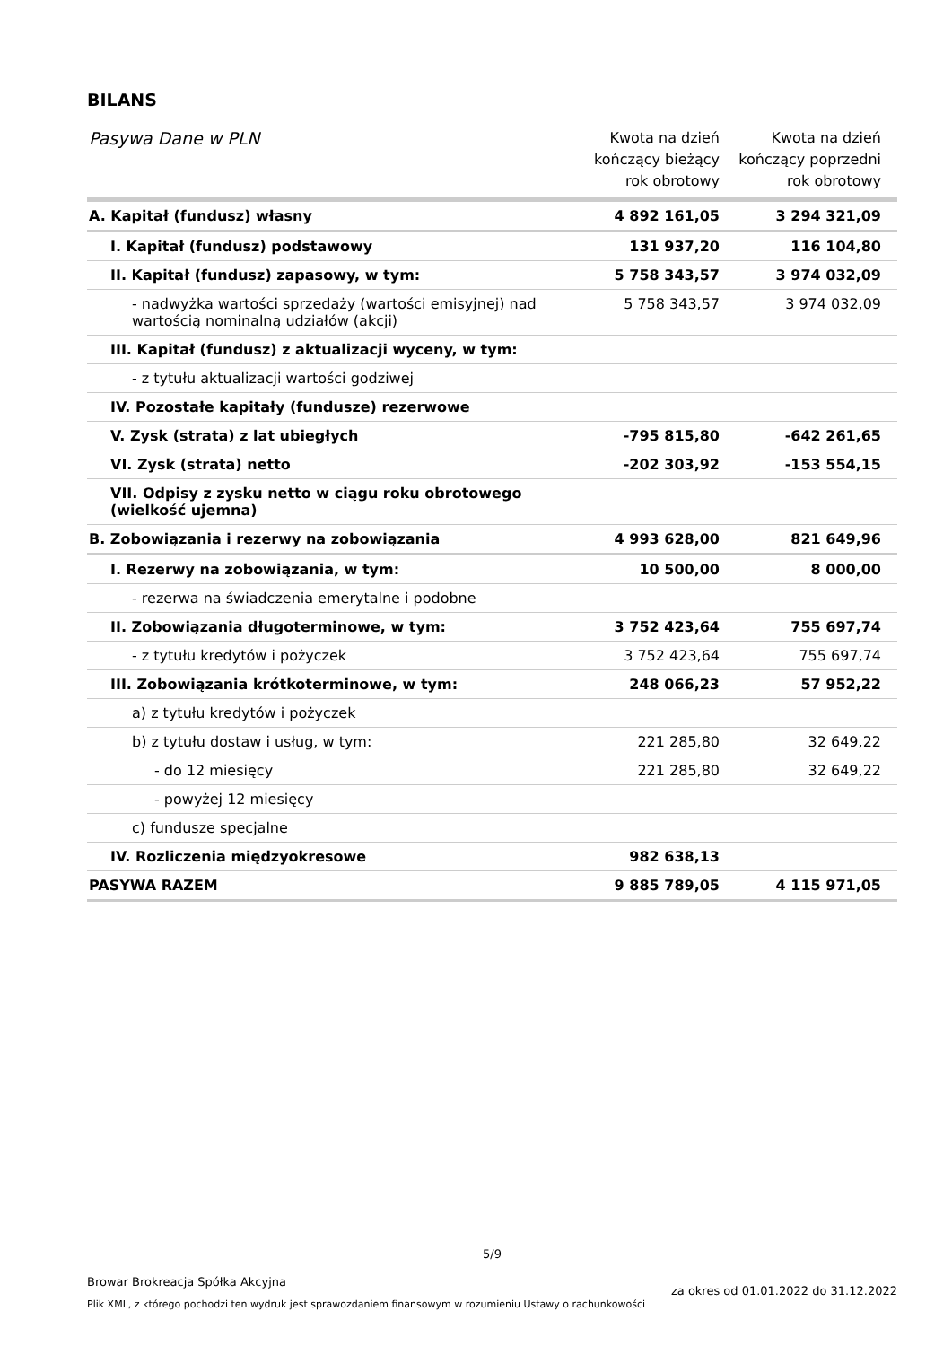BILANS
| Pasywa Dane w PLN | Kwota na dzień kończący bieżący rok obrotowy | Kwota na dzień kończący poprzedni rok obrotowy |
| --- | --- | --- |
| A. Kapitał (fundusz) własny | 4 892 161,05 | 3 294 321,09 |
| I. Kapitał (fundusz) podstawowy | 131 937,20 | 116 104,80 |
| II. Kapitał (fundusz) zapasowy, w tym: | 5 758 343,57 | 3 974 032,09 |
| - nadwyżka wartości sprzedaży (wartości emisyjnej) nad wartością nominalną udziałów (akcji) | 5 758 343,57 | 3 974 032,09 |
| III. Kapitał (fundusz) z aktualizacji wyceny, w tym: | | |
| - z tytułu aktualizacji wartości godziwej | | |
| IV. Pozostałe kapitały (fundusze) rezerwowe | | |
| V. Zysk (strata) z lat ubiegłych | -795 815,80 | -642 261,65 |
| VI. Zysk (strata) netto | -202 303,92 | -153 554,15 |
| VII. Odpisy z zysku netto w ciągu roku obrotowego (wielkość ujemna) | | |
| B. Zobowiązania i rezerwy na zobowiązania | 4 993 628,00 | 821 649,96 |
| I. Rezerwy na zobowiązania, w tym: | 10 500,00 | 8 000,00 |
| - rezerwa na świadczenia emerytalne i podobne | | |
| II. Zobowiązania długoterminowe, w tym: | 3 752 423,64 | 755 697,74 |
| - z tytułu kredytów i pożyczek | 3 752 423,64 | 755 697,74 |
| III. Zobowiązania krótkoterminowe, w tym: | 248 066,23 | 57 952,22 |
| a) z tytułu kredytów i pożyczek | | |
| b) z tytułu dostaw i usług, w tym: | 221 285,80 | 32 649,22 |
| - do 12 miesięcy | 221 285,80 | 32 649,22 |
| - powyżej 12 miesięcy | | |
| c) fundusze specjalne | | |
| IV. Rozliczenia międzyokresowe | 982 638,13 | |
| PASYWA RAZEM | 9 885 789,05 | 4 115 971,05 |
5/9
Browar Brokreacja Spółka Akcyjna
Plik XML, z którego pochodzi ten wydruk jest sprawozdaniem finansowym w rozumieniu Ustawy o rachunkowości
za okres od 01.01.2022 do 31.12.2022